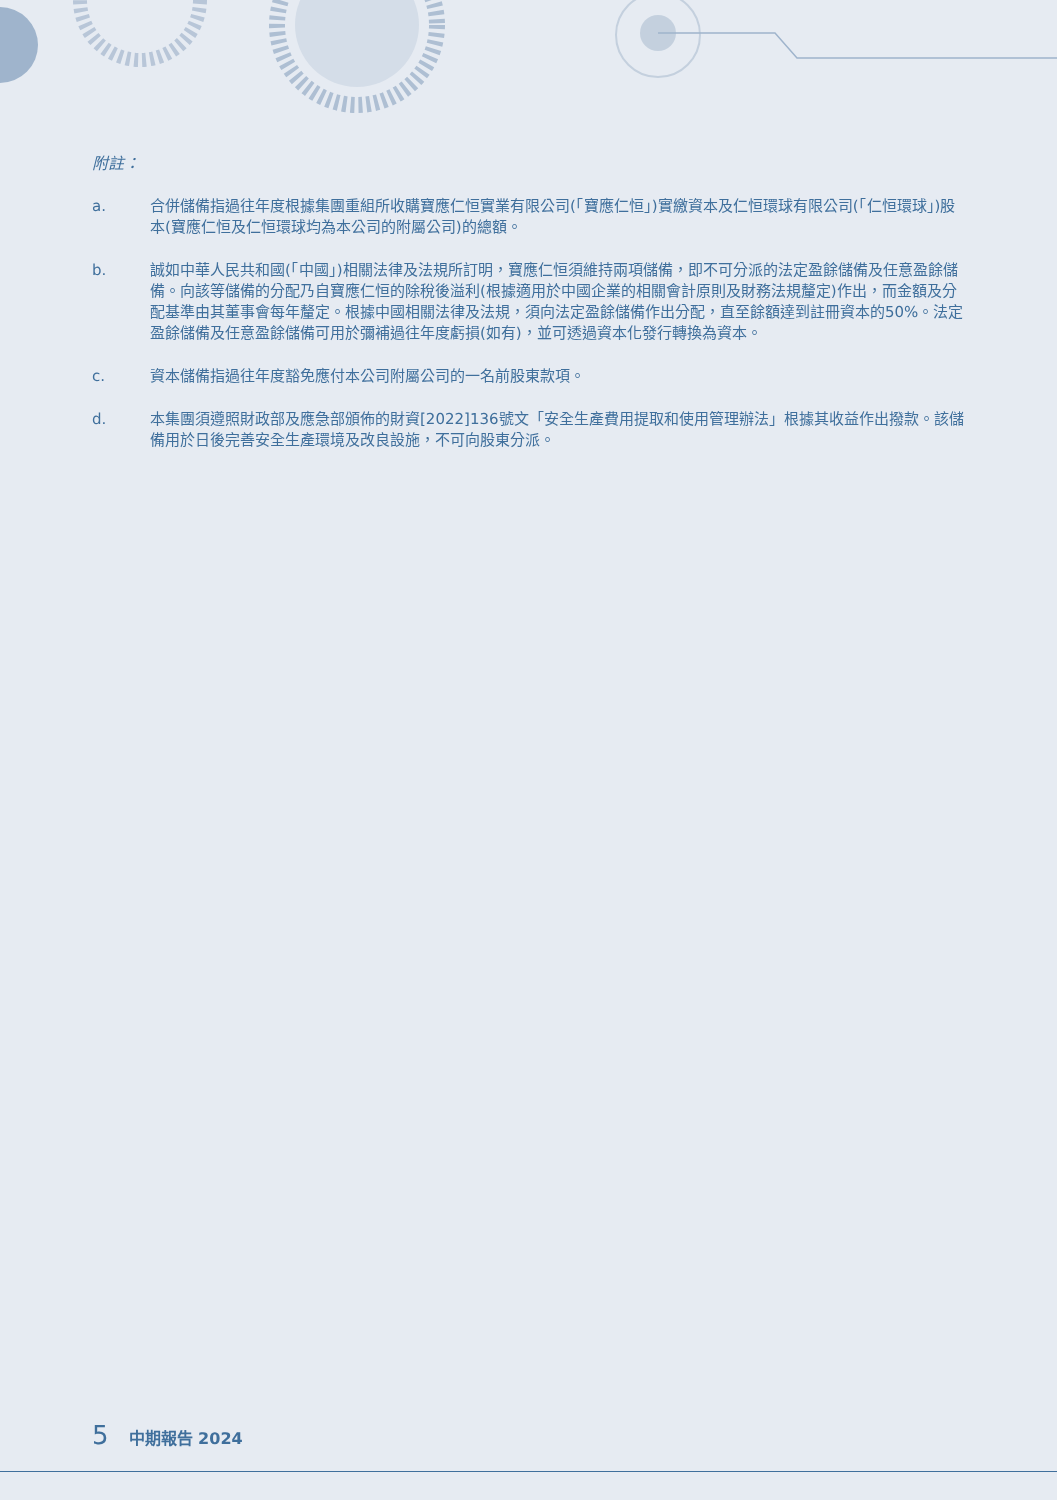附註：
a. 合併儲備指過往年度根據集團重組所收購寶應仁恒實業有限公司(「寶應仁恒」)實繳資本及仁恒環球有限公司(「仁恒環球」)股本(寶應仁恒及仁恒環球均為本公司的附屬公司)的總額。
b. 誠如中華人民共和國(「中國」)相關法律及法規所訂明，寶應仁恒須維持兩項儲備，即不可分派的法定盈餘儲備及任意盈餘儲備。向該等儲備的分配乃自寶應仁恒的除稅後溢利(根據適用於中國企業的相關會計原則及財務法規釐定)作出，而金額及分配基準由其董事會每年釐定。根據中國相關法律及法規，須向法定盈餘儲備作出分配，直至餘額達到註冊資本的50%。法定盈餘儲備及任意盈餘儲備可用於彌補過往年度虧損(如有)，並可透過資本化發行轉換為資本。
c. 資本儲備指過往年度豁免應付本公司附屬公司的一名前股東款項。
d. 本集團須遵照財政部及應急部頒佈的財資[2022]136號文「安全生產費用提取和使用管理辦法」根據其收益作出撥款。該儲備用於日後完善安全生產環境及改良設施，不可向股東分派。
5 中期報告 2024